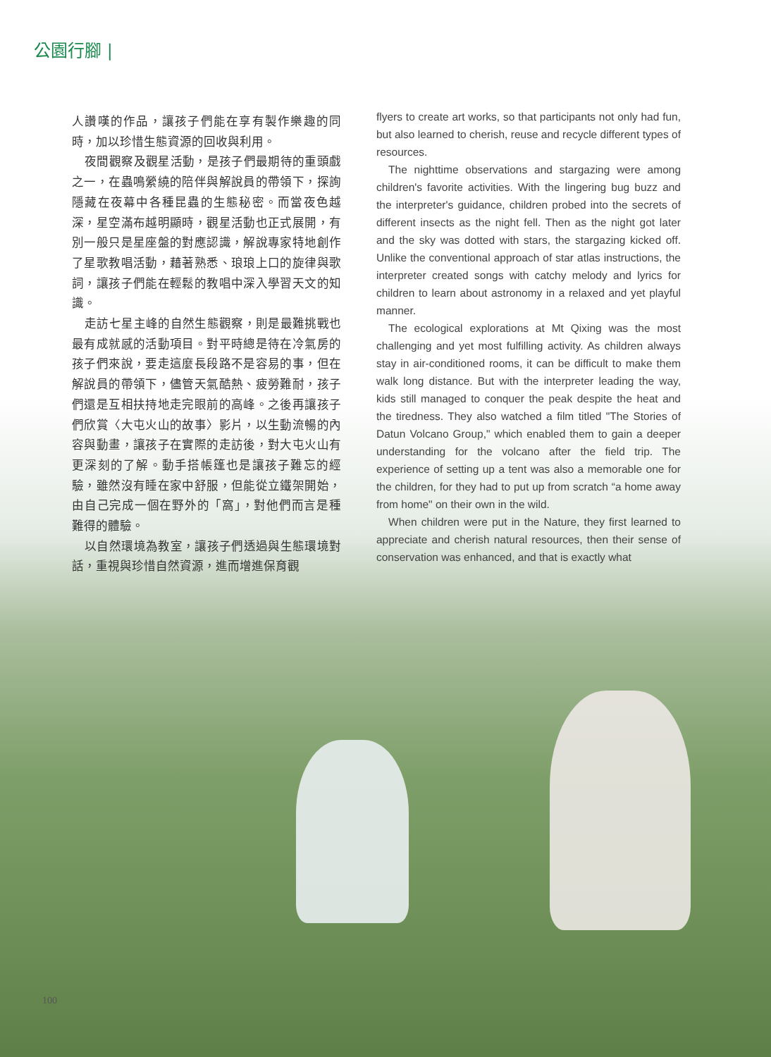公園行腳 |
人讚嘆的作品，讓孩子們能在享有製作樂趣的同時，加以珍惜生態資源的回收與利用。
夜間觀察及觀星活動，是孩子們最期待的重頭戲之一，在蟲鳴縈繞的陪伴與解說員的帶領下，探詢隱藏在夜幕中各種昆蟲的生態秘密。而當夜色越深，星空滿布越明顯時，觀星活動也正式展開，有別一般只是星座盤的對應認識，解說專家特地創作了星歌教唱活動，藉著熟悉、琅琅上口的旋律與歌詞，讓孩子們能在輕鬆的教唱中深入學習天文的知識。
走訪七星主峰的自然生態觀察，則是最難挑戰也最有成就感的活動項目。對平時總是待在冷氣房的孩子們來說，要走這麼長段路不是容易的事，但在解說員的帶領下，儘管天氣酷熱、疲勞難耐，孩子們還是互相扶持地走完眼前的高峰。之後再讓孩子們欣賞〈大屯火山的故事〉影片，以生動流暢的內容與動畫，讓孩子在實際的走訪後，對大屯火山有更深刻的了解。動手搭帳篷也是讓孩子難忘的經驗，雖然沒有睡在家中舒服，但能從立鐵架開始，由自己完成一個在野外的「窩」，對他們而言是種難得的體驗。
以自然環境為教室，讓孩子們透過與生態環境對話，重視與珍惜自然資源，進而增進保育觀
flyers to create art works, so that participants not only had fun, but also learned to cherish, reuse and recycle different types of resources.
The nighttime observations and stargazing were among children's favorite activities. With the lingering bug buzz and the interpreter's guidance, children probed into the secrets of different insects as the night fell. Then as the night got later and the sky was dotted with stars, the stargazing kicked off. Unlike the conventional approach of star atlas instructions, the interpreter created songs with catchy melody and lyrics for children to learn about astronomy in a relaxed and yet playful manner.
The ecological explorations at Mt Qixing was the most challenging and yet most fulfilling activity. As children always stay in air-conditioned rooms, it can be difficult to make them walk long distance. But with the interpreter leading the way, kids still managed to conquer the peak despite the heat and the tiredness. They also watched a film titled "The Stories of Datun Volcano Group," which enabled them to gain a deeper understanding for the volcano after the field trip. The experience of setting up a tent was also a memorable one for the children, for they had to put up from scratch “a home away from home" on their own in the wild.
When children were put in the Nature, they first learned to appreciate and cherish natural resources, then their sense of conservation was enhanced, and that is exactly what
100